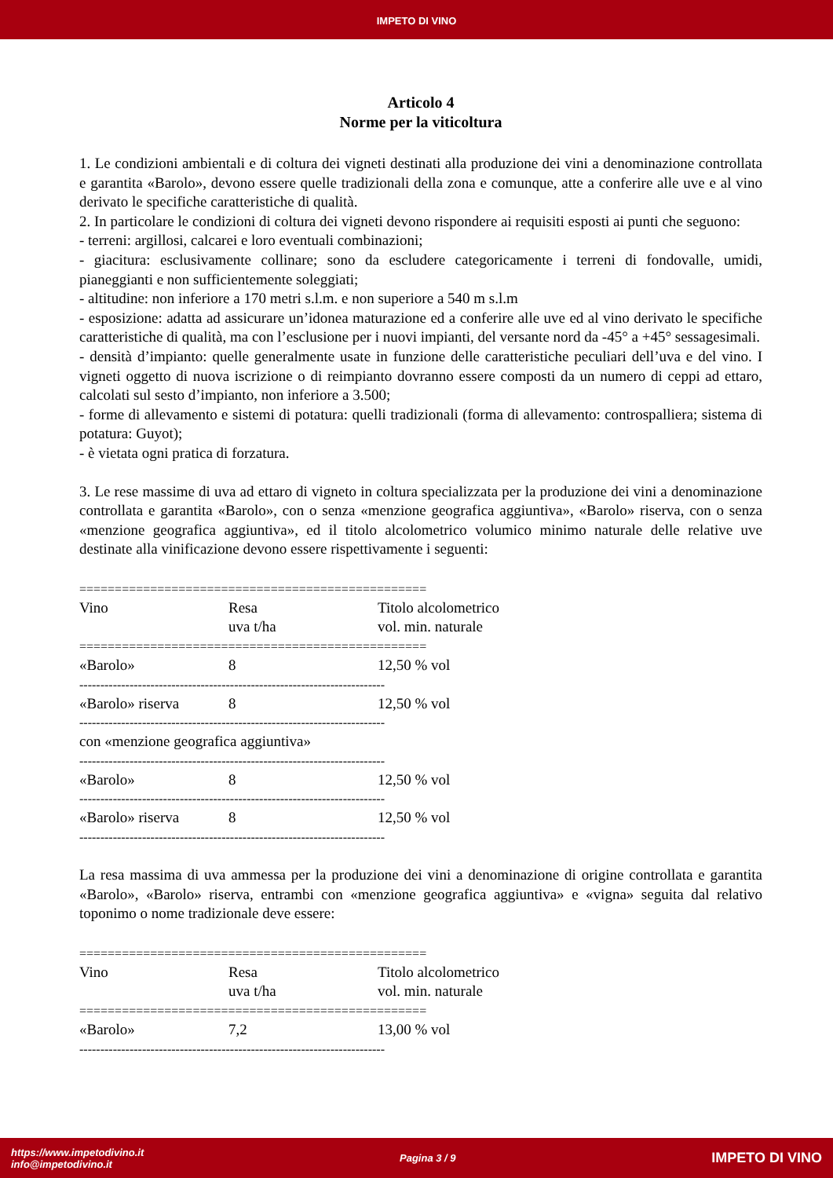IMPETO DI VINO
Articolo 4
Norme per la viticoltura
1. Le condizioni ambientali e di coltura dei vigneti destinati alla produzione dei vini a denominazione controllata e garantita «Barolo», devono essere quelle tradizionali della zona e comunque, atte a conferire alle uve e al vino derivato le specifiche caratteristiche di qualità.
2. In particolare le condizioni di coltura dei vigneti devono rispondere ai requisiti esposti ai punti che seguono:
- terreni: argillosi, calcarei e loro eventuali combinazioni;
- giacitura: esclusivamente collinare; sono da escludere categoricamente i terreni di fondovalle, umidi, pianeggianti e non sufficientemente soleggiati;
- altitudine: non inferiore a 170 metri s.l.m. e non superiore a 540 m s.l.m
- esposizione: adatta ad assicurare un’idonea maturazione ed a conferire alle uve ed al vino derivato le specifiche caratteristiche di qualità, ma con l’esclusione per i nuovi impianti, del versante nord da -45° a +45° sessagesimali.
- densità d’impianto: quelle generalmente usate in funzione delle caratteristiche peculiari dell’uva e del vino. I vigneti oggetto di nuova iscrizione o di reimpianto dovranno essere composti da un numero di ceppi ad ettaro, calcolati sul sesto d’impianto, non inferiore a 3.500;
- forme di allevamento e sistemi di potatura: quelli tradizionali (forma di allevamento: controspalliera; sistema di potatura: Guyot);
- è vietata ogni pratica di forzatura.
3. Le rese massime di uva ad ettaro di vigneto in coltura specializzata per la produzione dei vini a denominazione controllata e garantita «Barolo», con o senza «menzione geografica aggiuntiva», «Barolo» riserva, con o senza «menzione geografica aggiuntiva», ed il titolo alcolometrico volumico minimo naturale delle relative uve destinate alla vinificazione devono essere rispettivamente i seguenti:
| ================================================= | | |
| Vino | Resa uva t/ha | Titolo alcolometrico vol. min. naturale |
| ================================================= | | |
| «Barolo» | 8 | 12,50 % vol |
| ------------------------------------------------------------------------- | | |
| «Barolo» riserva | 8 | 12,50 % vol |
| ------------------------------------------------------------------------- | | |
| con «menzione geografica aggiuntiva» | | |
| ------------------------------------------------------------------------- | | |
| «Barolo» | 8 | 12,50 % vol |
| ------------------------------------------------------------------------- | | |
| «Barolo» riserva | 8 | 12,50 % vol |
| ------------------------------------------------------------------------- | | |
La resa massima di uva ammessa per la produzione dei vini a denominazione di origine controllata e garantita «Barolo», «Barolo» riserva, entrambi con «menzione geografica aggiuntiva» e «vigna» seguita dal relativo toponimo o nome tradizionale deve essere:
| ================================================= | | |
| Vino | Resa uva t/ha | Titolo alcolometrico vol. min. naturale |
| ================================================= | | |
| «Barolo» | 7,2 | 13,00 % vol |
| ------------------------------------------------------------------------- | | |
https://www.impetodivino.it
info@impetodivino.it
Pagina 3 / 9
IMPETO DI VINO